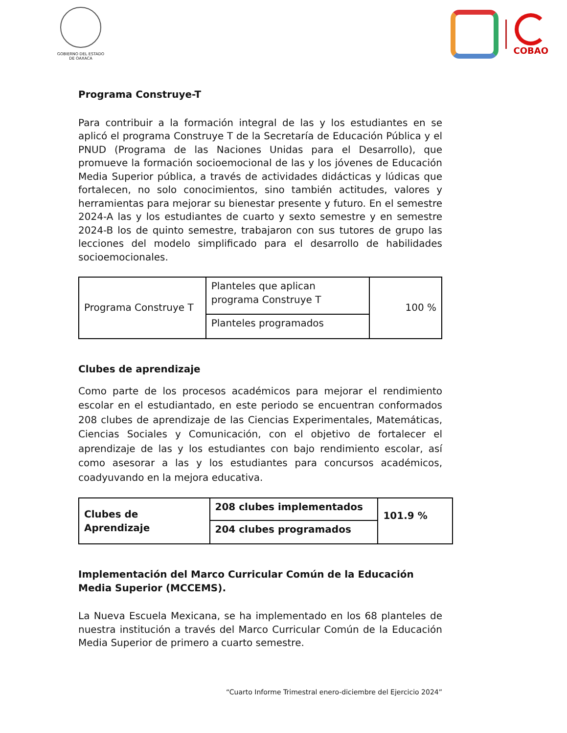GOBIERNO DEL ESTADO
DE OAXACA
COBAO
Programa Construye-T
Para contribuir a la formación integral de las y los estudiantes en se aplicó el programa Construye T de la Secretaría de Educación Pública y el PNUD (Programa de las Naciones Unidas para el Desarrollo), que promueve la formación socioemocional de las y los jóvenes de Educación Media Superior pública, a través de actividades didácticas y lúdicas que fortalecen, no solo conocimientos, sino también actitudes, valores y herramientas para mejorar su bienestar presente y futuro. En el semestre 2024-A las y los estudiantes de cuarto y sexto semestre y en semestre 2024-B los de quinto semestre, trabajaron con sus tutores de grupo las lecciones del modelo simplificado para el desarrollo de habilidades socioemocionales.
| Programa Construye T | Planteles que aplican programa Construye T | 100 % |
| | Planteles programados | |
Clubes de aprendizaje
Como parte de los procesos académicos para mejorar el rendimiento escolar en el estudiantado, en este periodo se encuentran conformados 208 clubes de aprendizaje de las Ciencias Experimentales, Matemáticas, Ciencias Sociales y Comunicación, con el objetivo de fortalecer el aprendizaje de las y los estudiantes con bajo rendimiento escolar, así como asesorar a las y los estudiantes para concursos académicos, coadyuvando en la mejora educativa.
| Clubes de Aprendizaje | 208 clubes implementados | 101.9 % |
| | 204 clubes programados | |
Implementación del Marco Curricular Común de la Educación Media Superior (MCCEMS).
La Nueva Escuela Mexicana, se ha implementado en los 68 planteles de nuestra institución a través del Marco Curricular Común de la Educación Media Superior de primero a cuarto semestre.
“Cuarto Informe Trimestral enero-diciembre del Ejercicio 2024”